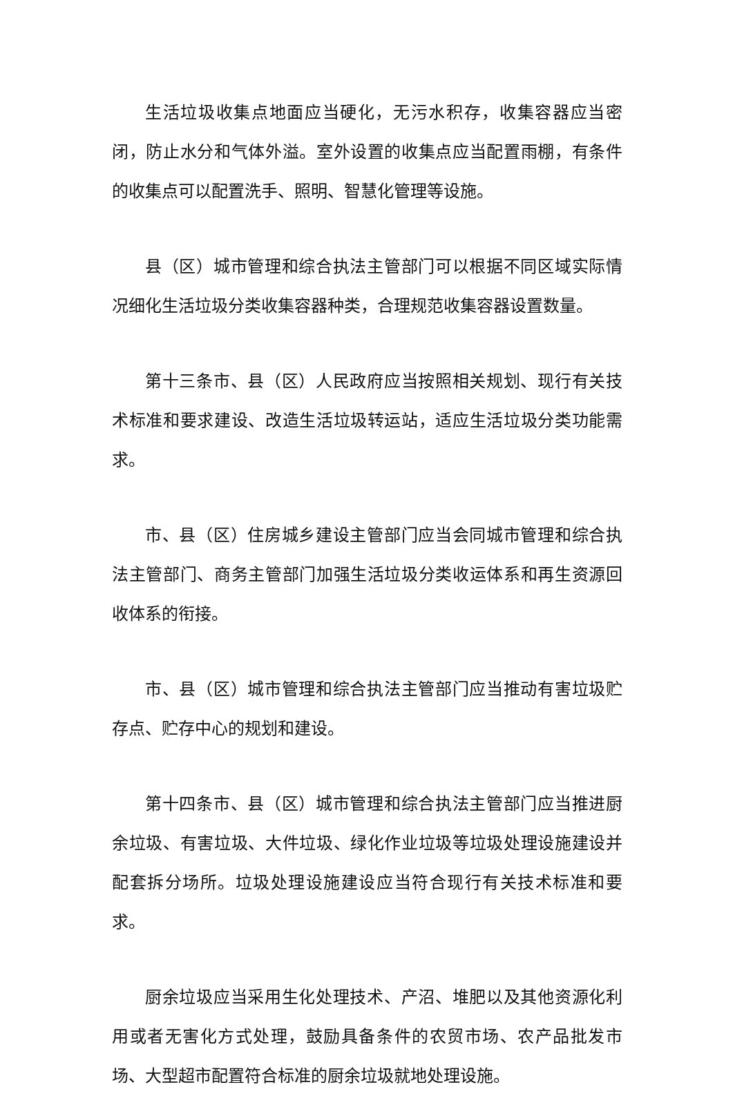生活垃圾收集点地面应当硬化，无污水积存，收集容器应当密闭，防止水分和气体外溢。室外设置的收集点应当配置雨棚，有条件的收集点可以配置洗手、照明、智慧化管理等设施。
县（区）城市管理和综合执法主管部门可以根据不同区域实际情况细化生活垃圾分类收集容器种类，合理规范收集容器设置数量。
第十三条市、县（区）人民政府应当按照相关规划、现行有关技术标准和要求建设、改造生活垃圾转运站，适应生活垃圾分类功能需求。
市、县（区）住房城乡建设主管部门应当会同城市管理和综合执法主管部门、商务主管部门加强生活垃圾分类收运体系和再生资源回收体系的衔接。
市、县（区）城市管理和综合执法主管部门应当推动有害垃圾贮存点、贮存中心的规划和建设。
第十四条市、县（区）城市管理和综合执法主管部门应当推进厨余垃圾、有害垃圾、大件垃圾、绿化作业垃圾等垃圾处理设施建设并配套拆分场所。垃圾处理设施建设应当符合现行有关技术标准和要求。
厨余垃圾应当采用生化处理技术、产沼、堆肥以及其他资源化利用或者无害化方式处理，鼓励具备条件的农贸市场、农产品批发市场、大型超市配置符合标准的厨余垃圾就地处理设施。